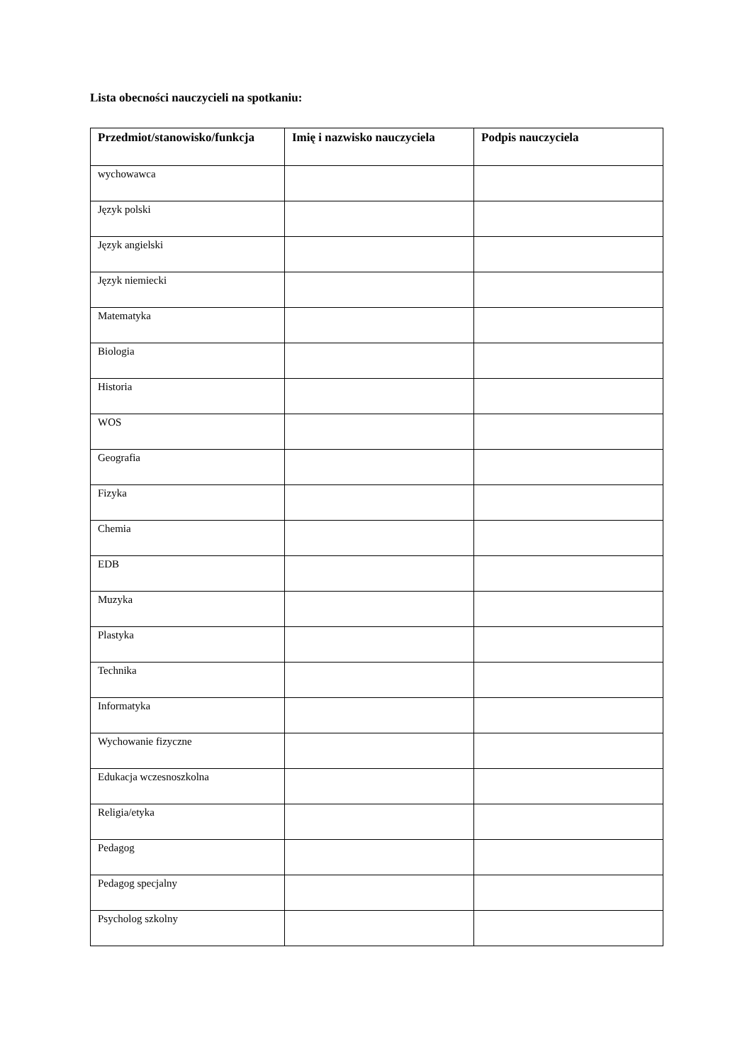Lista obecności nauczycieli na spotkaniu:
| Przedmiot/stanowisko/funkcja | Imię i nazwisko nauczyciela | Podpis nauczyciela |
| --- | --- | --- |
| wychowawca | | |
| Język polski | | |
| Język angielski | | |
| Język niemiecki | | |
| Matematyka | | |
| Biologia | | |
| Historia | | |
| WOS | | |
| Geografia | | |
| Fizyka | | |
| Chemia | | |
| EDB | | |
| Muzyka | | |
| Plastyka | | |
| Technika | | |
| Informatyka | | |
| Wychowanie fizyczne | | |
| Edukacja wczesnoszkolna | | |
| Religia/etyka | | |
| Pedagog | | |
| Pedagog specjalny | | |
| Psycholog szkolny | | |